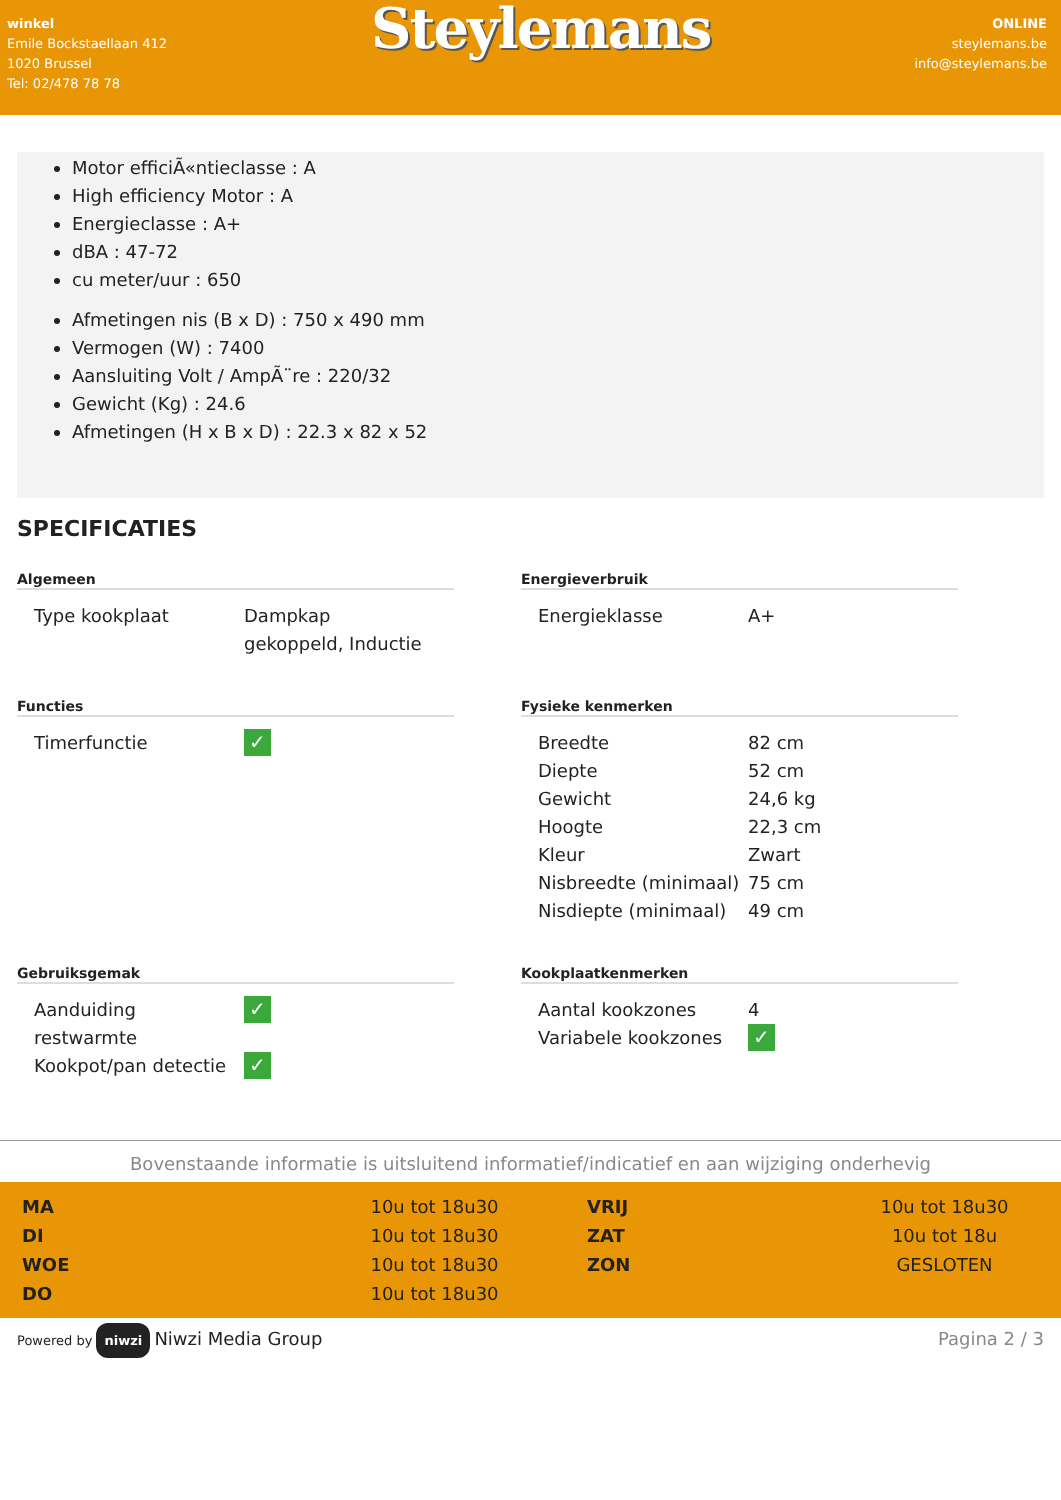winkel
Emile Bockstaellaan 412
1020 Brussel
Tel: 02/478 78 78
Steylemans
ONLINE
steylemans.be
info@steylemans.be
Motor efficiÃ«ntieclasse : A
High efficiency Motor : A
Energieclasse : A+
dBA : 47-72
cu meter/uur : 650
Afmetingen nis (B x D) : 750 x 490 mm
Vermogen (W) : 7400
Aansluiting Volt / AmpÃ¨re : 220/32
Gewicht (Kg) : 24.6
Afmetingen (H x B x D) : 22.3 x 82 x 52
SPECIFICATIES
Algemeen
| Type kookplaat | Dampkap gekoppeld, Inductie |
Energieverbruik
| Energieklasse | A+ |
Functies
| Timerfunctie | ✓ |
Fysieke kenmerken
| Breedte | 82 cm |
| Diepte | 52 cm |
| Gewicht | 24,6 kg |
| Hoogte | 22,3 cm |
| Kleur | Zwart |
| Nisbreedte (minimaal) | 75 cm |
| Nisdiepte (minimaal) | 49 cm |
Gebruiksgemak
| Aanduiding restwarmte | ✓ |
| Kookpot/pan detectie | ✓ |
Kookplaatkenmerken
| Aantal kookzones | 4 |
| Variabele kookzones | ✓ |
Bovenstaande informatie is uitsluitend informatief/indicatief en aan wijziging onderhevig
MA 10u tot 18u30 VRIJ 10u tot 18u30 DI 10u tot 18u30 ZAT 10u tot 18u WOE 10u tot 18u30 ZON GESLOTEN DO 10u tot 18u30
Powered by niwzi Niwzi Media Group
Pagina 2 / 3